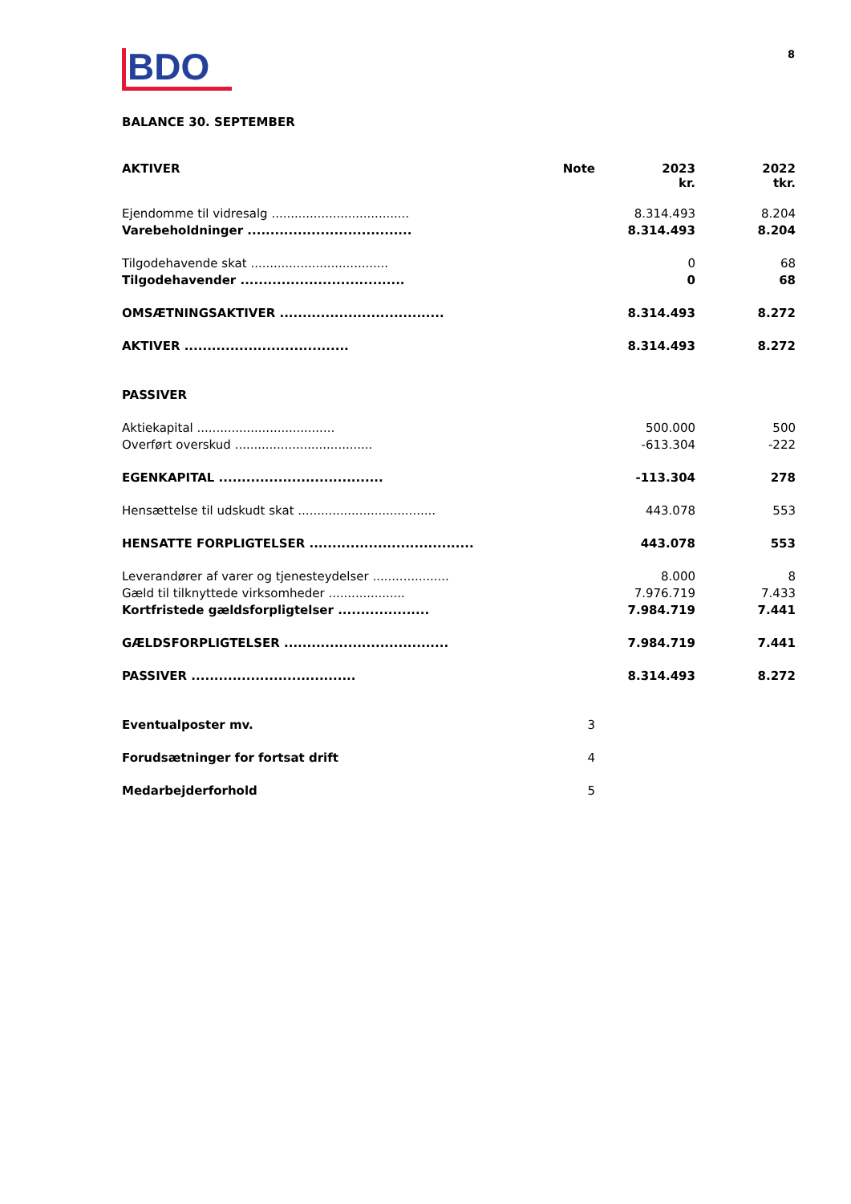BDO
8
BALANCE 30. SEPTEMBER
| AKTIVER | Note | 2023 kr. | 2022 tkr. |
| --- | --- | --- | --- |
| Ejendomme til vidresalg .................................... | | 8.314.493 | 8.204 |
| Varebeholdninger .................................... | | 8.314.493 | 8.204 |
| Tilgodehavende skat .................................... | | 0 | 68 |
| Tilgodehavender .................................... | | 0 | 68 |
| OMSÆTNINGSAKTIVER .................................... | | 8.314.493 | 8.272 |
| AKTIVER .................................... | | 8.314.493 | 8.272 |
| PASSIVER | | | |
| Aktiekapital .................................... | | 500.000 | 500 |
| Overført overskud .................................... | | -613.304 | -222 |
| EGENKAPITAL .................................... | | -113.304 | 278 |
| Hensættelse til udskudt skat .................................... | | 443.078 | 553 |
| HENSATTE FORPLIGTELSER .................................... | | 443.078 | 553 |
| Leverandører af varer og tjenesteydelser .................... | | 8.000 | 8 |
| Gæld til tilknyttede virksomheder .................... | | 7.976.719 | 7.433 |
| Kortfristede gældsforpligtelser .................... | | 7.984.719 | 7.441 |
| GÆLDSFORPLIGTELSER .................................... | | 7.984.719 | 7.441 |
| PASSIVER .................................... | | 8.314.493 | 8.272 |
| Eventualposter mv. | 3 | | |
| Forudsætninger for fortsat drift | 4 | | |
| Medarbejderforhold | 5 | | |